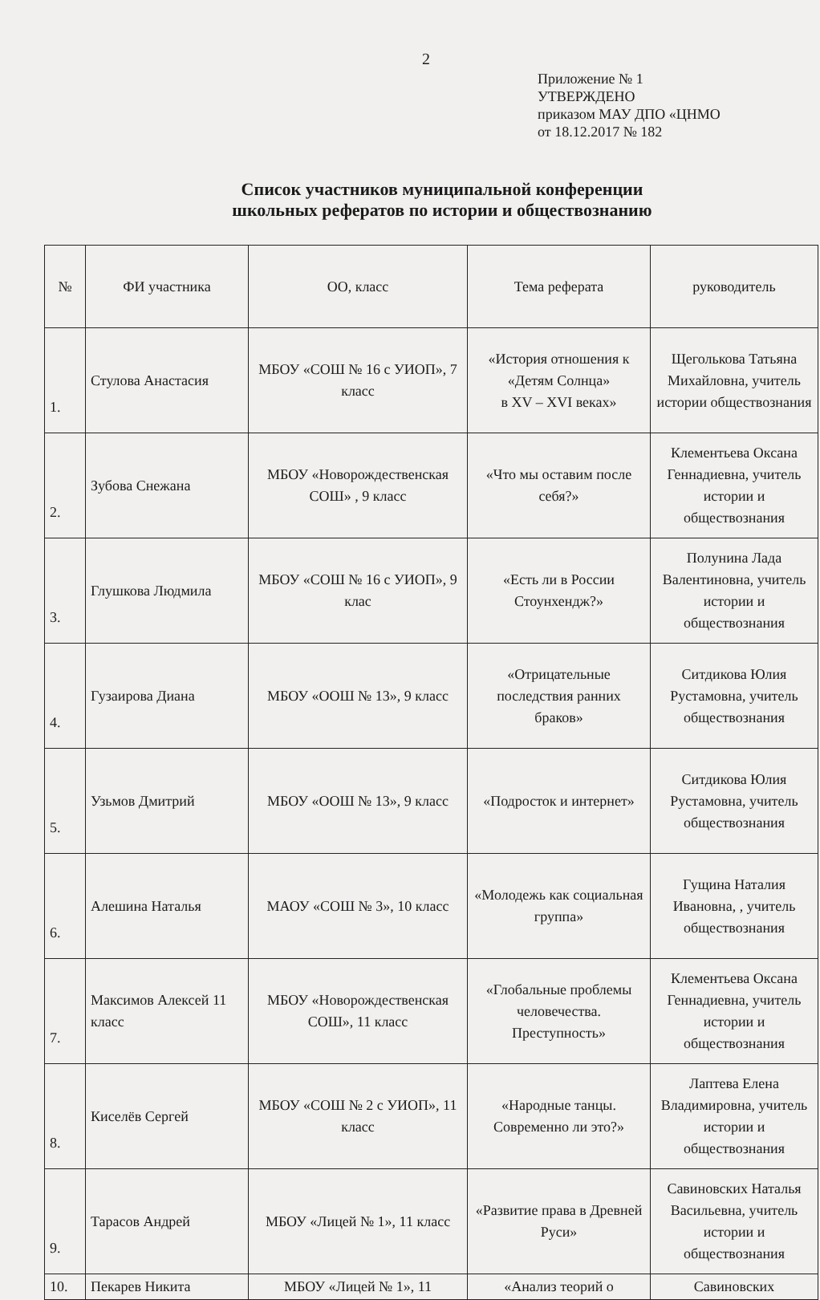2
Приложение № 1
УТВЕРЖДЕНО
приказом МАУ ДПО «ЦНМО
от 18.12.2017 № 182
Список участников муниципальной конференции
школьных рефератов по истории и обществознанию
| № | ФИ участника | ОО, класс | Тема реферата | руководитель |
| --- | --- | --- | --- | --- |
| 1. | Стулова Анастасия | МБОУ «СОШ № 16 с УИОП», 7 класс | «История отношения к «Детям Солнца» в XV – XVI веках» | Щеголькова Татьяна Михайловна, учитель истории обществознания |
| 2. | Зубова Снежана | МБОУ «Новорождественская СОШ» , 9 класс | «Что мы оставим после себя?» | Клементьева Оксана Геннадиевна, учитель истории и обществознания |
| 3. | Глушкова Людмила | МБОУ «СОШ № 16 с УИОП», 9 клас | «Есть ли в России Стоунхендж?» | Полунина Лада Валентиновна, учитель истории и обществознания |
| 4. | Гузаирова Диана | МБОУ «ООШ № 13», 9 класс | «Отрицательные последствия ранних браков» | Ситдикова Юлия Рустамовна, учитель обществознания |
| 5. | Узьмов Дмитрий | МБОУ «ООШ № 13», 9 класс | «Подросток и интернет» | Ситдикова Юлия Рустамовна, учитель обществознания |
| 6. | Алешина Наталья | МАОУ «СОШ № 3», 10 класс | «Молодежь как социальная группа» | Гущина Наталия Ивановна, , учитель обществознания |
| 7. | Максимов Алексей 11 класс | МБОУ «Новорождественская СОШ», 11 класс | «Глобальные проблемы человечества. Преступность» | Клементьева Оксана Геннадиевна, учитель истории и обществознания |
| 8. | Киселёв Сергей | МБОУ «СОШ № 2 с УИОП», 11 класс | «Народные танцы. Современно ли это?» | Лаптева Елена Владимировна, учитель истории и обществознания |
| 9. | Тарасов Андрей | МБОУ «Лицей № 1», 11 класс | «Развитие права в Древней Руси» | Савиновских Наталья Васильевна, учитель истории и обществознания |
| 10. | Пекарев Никита | МБОУ «Лицей № 1», 11 | «Анализ теорий о | Савиновских |